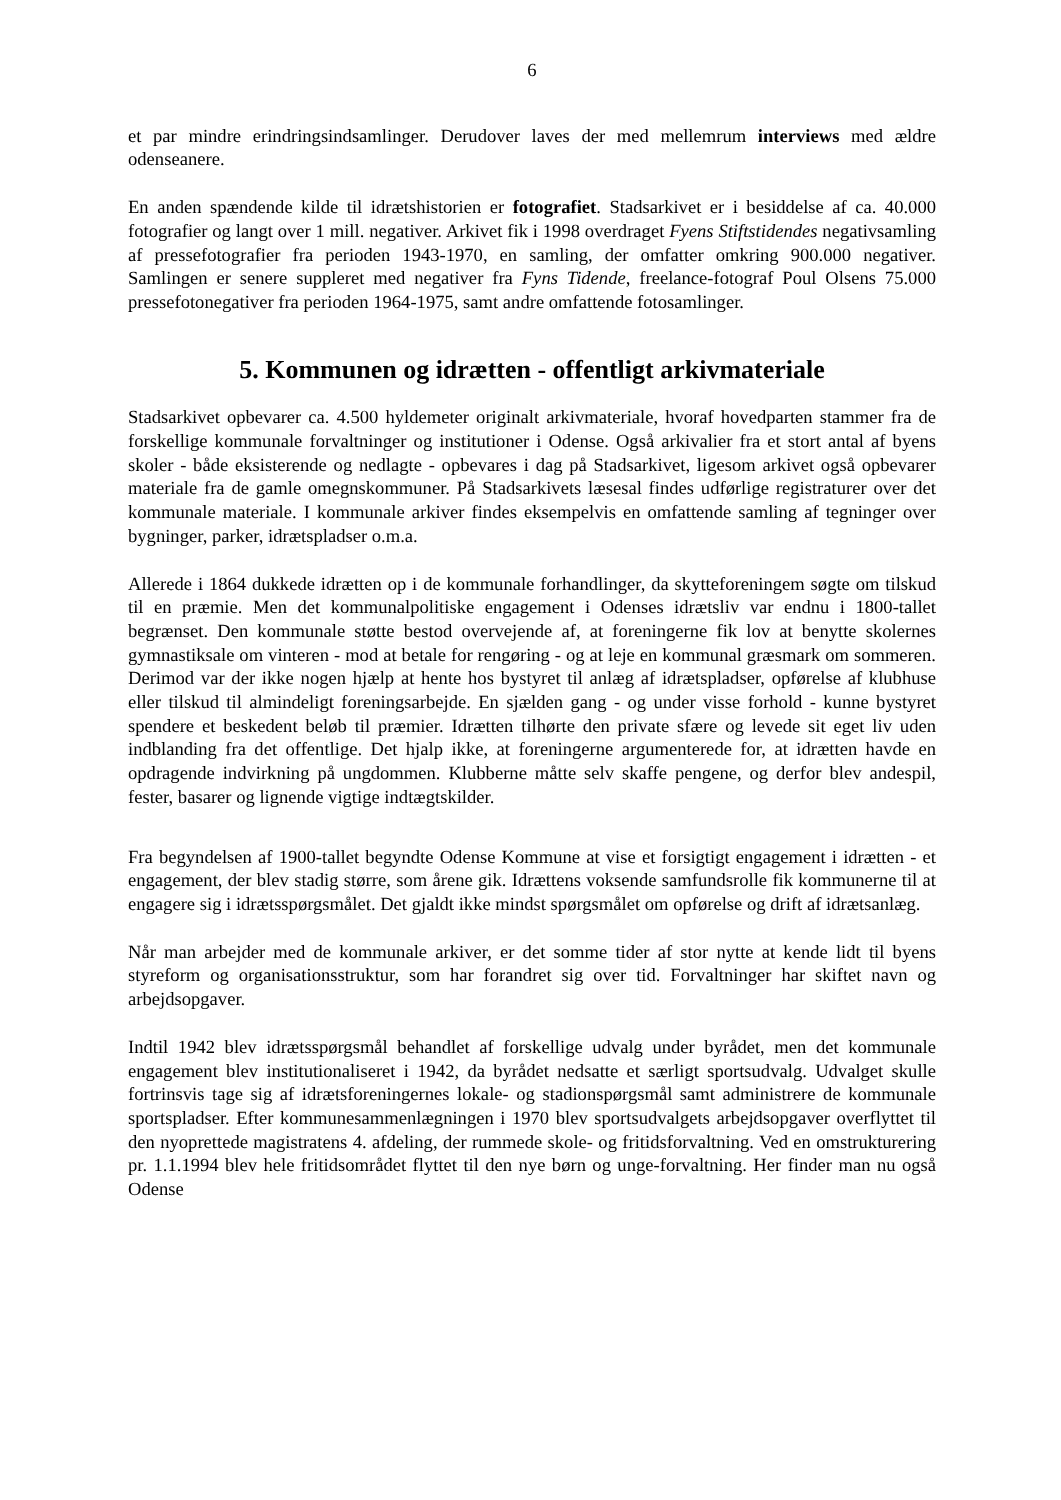6
et par mindre erindringsindsamlinger. Derudover laves der med mellemrum interviews med ældre odenseanere.
En anden spændende kilde til idrætshistorien er fotografiet. Stadsarkivet er i besiddelse af ca. 40.000 fotografier og langt over 1 mill. negativer. Arkivet fik i 1998 overdraget Fyens Stiftstidendes negativsamling af pressefotografier fra perioden 1943-1970, en samling, der omfatter omkring 900.000 negativer. Samlingen er senere suppleret med negativer fra Fyns Tidende, freelance-fotograf Poul Olsens 75.000 pressefotonegativer fra perioden 1964-1975, samt andre omfattende fotosamlinger.
5. Kommunen og idrætten - offentligt arkivmateriale
Stadsarkivet opbevarer ca. 4.500 hyldemeter originalt arkivmateriale, hvoraf hovedparten stammer fra de forskellige kommunale forvaltninger og institutioner i Odense. Også arkivalier fra et stort antal af byens skoler - både eksisterende og nedlagte - opbevares i dag på Stadsarkivet, ligesom arkivet også opbevarer materiale fra de gamle omegnskommuner. På Stadsarkivets læsesal findes udførlige registraturer over det kommunale materiale. I kommunale arkiver findes eksempelvis en omfattende samling af tegninger over bygninger, parker, idrætspladser o.m.a.
Allerede i 1864 dukkede idrætten op i de kommunale forhandlinger, da skytteforeningem søgte om tilskud til en præmie. Men det kommunalpolitiske engagement i Odenses idrætsliv var endnu i 1800-tallet begrænset. Den kommunale støtte bestod overvejende af, at foreningerne fik lov at benytte skolernes gymnastiksale om vinteren - mod at betale for rengøring - og at leje en kommunal græsmark om sommeren. Derimod var der ikke nogen hjælp at hente hos bystyret til anlæg af idrætspladser, opførelse af klubhuse eller tilskud til almindeligt foreningsarbejde. En sjælden gang - og under visse forhold - kunne bystyret spendere et beskedent beløb til præmier. Idrætten tilhørte den private sfære og levede sit eget liv uden indblanding fra det offentlige. Det hjalp ikke, at foreningerne argumenterede for, at idrætten havde en opdragende indvirkning på ungdommen. Klubberne måtte selv skaffe pengene, og derfor blev andespil, fester, basarer og lignende vigtige indtægtskilder.
Fra begyndelsen af 1900-tallet begyndte Odense Kommune at vise et forsigtigt engagement i idrætten - et engagement, der blev stadig større, som årene gik. Idrættens voksende samfundsrolle fik kommunerne til at engagere sig i idrætsspørgsmålet. Det gjaldt ikke mindst spørgsmålet om opførelse og drift af idrætsanlæg.
Når man arbejder med de kommunale arkiver, er det somme tider af stor nytte at kende lidt til byens styreform og organisationsstruktur, som har forandret sig over tid. Forvaltninger har skiftet navn og arbejdsopgaver.
Indtil 1942 blev idrætsspørgsmål behandlet af forskellige udvalg under byrådet, men det kommunale engagement blev institutionaliseret i 1942, da byrådet nedsatte et særligt sportsudvalg. Udvalget skulle fortrinsvis tage sig af idrætsforeningernes lokale- og stadionspørgsmål samt administrere de kommunale sportspladser. Efter kommunesammenlægningen i 1970 blev sportsudvalgets arbejdsopgaver overflyttet til den nyoprettede magistratens 4. afdeling, der rummede skole- og fritidsforvaltning. Ved en omstrukturering pr. 1.1.1994 blev hele fritidsområdet flyttet til den nye børn og unge-forvaltning. Her finder man nu også Odense